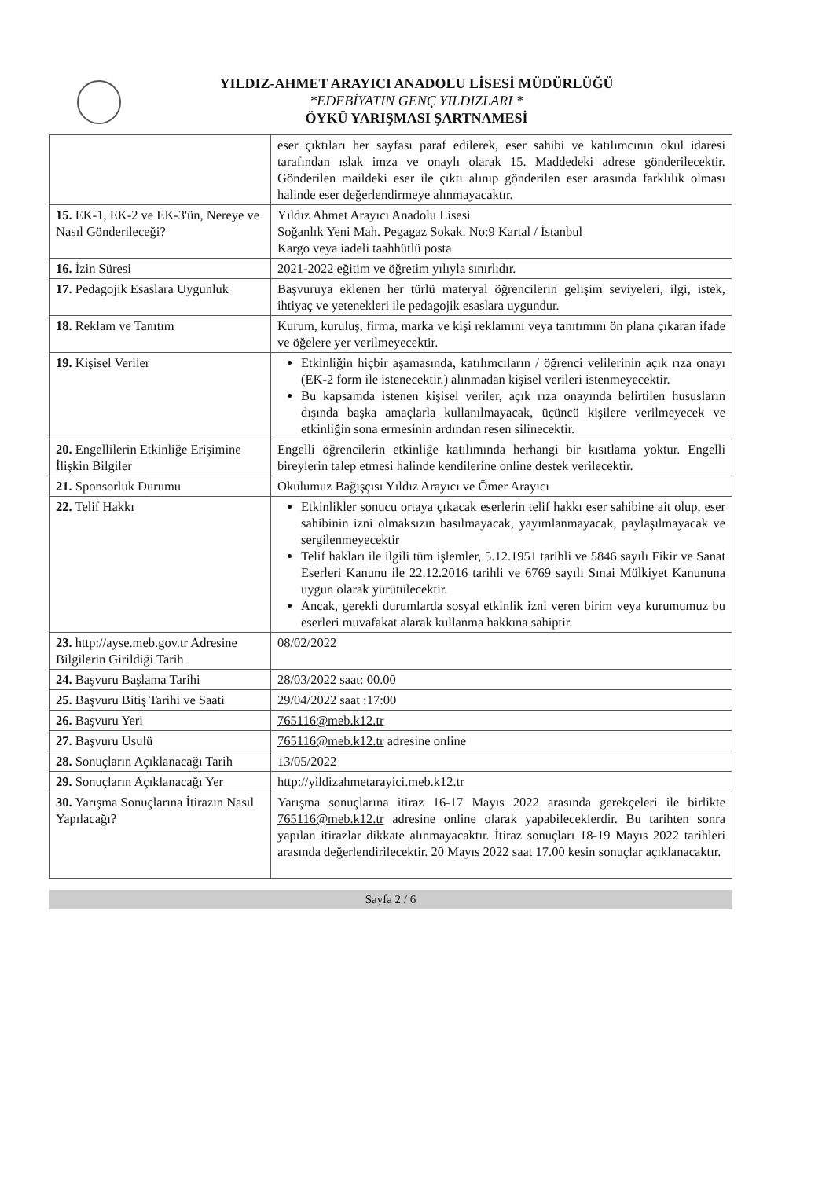YILDIZ-AHMET ARAYICI ANADOLU LİSESİ MÜDÜRLÜĞÜ
*EDEBİYATIN GENÇ YILDIZLARI *
ÖYKÜ YARIŞMASI ŞARTNAMESİ
| | eser çıktıları her sayfası paraf edilerek, eser sahibi ve katılımcının okul idaresi tarafından ıslak imza ve onaylı olarak 15. Maddedeki adrese gönderilecektir. Gönderilen maildeki eser ile çıktı alınıp gönderilen eser arasında farklılık olması halinde eser değerlendirmeye alınmayacaktır. |
| 15. EK-1, EK-2 ve EK-3'ün, Nereye ve Nasıl Gönderileceği? | Yıldız Ahmet Arayıcı Anadolu Lisesi Soğanlık Yeni Mah. Pegagaz Sokak. No:9 Kartal / İstanbul Kargo veya iadeli taahhütlü posta |
| 16. İzin Süresi | 2021-2022 eğitim ve öğretim yılıyla sınırlıdır. |
| 17. Pedagojik Esaslara Uygunluk | Başvuruya eklenen her türlü materyal öğrencilerin gelişim seviyeleri, ilgi, istek, ihtiyaç ve yetenekleri ile pedagojik esaslara uygundur. |
| 18. Reklam ve Tanıtım | Kurum, kuruluş, firma, marka ve kişi reklamını veya tanıtımını ön plana çıkaran ifade ve öğelere yer verilmeyecektir. |
| 19. Kişisel Veriler | Etkinliğin hiçbir aşamasında, katılımcıların / öğrenci velilerinin açık rıza onayı (EK-2 form ile istenecektir.) alınmadan kişisel verileri istenmeyecektir. Bu kapsamda istenen kişisel veriler, açık rıza onayında belirtilen hususların dışında başka amaçlarla kullanılmayacak, üçüncü kişilere verilmeyecek ve etkinliğin sona ermesinin ardından resen silinecektir. |
| 20. Engellilerin Etkinliğe Erişimine İlişkin Bilgiler | Engelli öğrencilerin etkinliğe katılımında herhangi bir kısıtlama yoktur. Engelli bireylerin talep etmesi halinde kendilerine online destek verilecektir. |
| 21. Sponsorluk Durumu | Okulumuz Bağışçısı Yıldız Arayıcı ve Ömer Arayıcı |
| 22. Telif Hakkı | Etkinlikler sonucu ortaya çıkacak eserlerin telif hakkı eser sahibine ait olup, eser sahibinin izni olmaksızın basılmayacak, yayımlanmayacak, paylaşılmayacak ve sergilenmeyecektir Telif hakları ile ilgili tüm işlemler, 5.12.1951 tarihli ve 5846 sayılı Fikir ve Sanat Eserleri Kanunu ile 22.12.2016 tarihli ve 6769 sayılı Sınai Mülkiyet Kanununa uygun olarak yürütülecektir. Ancak, gerekli durumlarda sosyal etkinlik izni veren birim veya kurumumuz bu eserleri muvafakat alarak kullanma hakkına sahiptir. |
| 23. http://ayse.meb.gov.tr Adresine Bilgilerin Girildiği Tarih | 08/02/2022 |
| 24. Başvuru Başlama Tarihi | 28/03/2022 saat: 00.00 |
| 25. Başvuru Bitiş Tarihi ve Saati | 29/04/2022 saat :17:00 |
| 26. Başvuru Yeri | 765116@meb.k12.tr |
| 27. Başvuru Usulü | 765116@meb.k12.tr adresine online |
| 28. Sonuçların Açıklanacağı Tarih | 13/05/2022 |
| 29. Sonuçların Açıklanacağı Yer | http://yildizahmetarayici.meb.k12.tr |
| 30. Yarışma Sonuçlarına İtirazın Nasıl Yapılacağı? | Yarışma sonuçlarına itiraz 16-17 Mayıs 2022 arasında gerekçeleri ile birlikte 765116@meb.k12.tr adresine online olarak yapabileceklerdir. Bu tarihten sonra yapılan itirazlar dikkate alınmayacaktır. İtiraz sonuçları 18-19 Mayıs 2022 tarihleri arasında değerlendirilecektir. 20 Mayıs 2022 saat 17.00 kesin sonuçlar açıklanacaktır. |
Sayfa 2 / 6